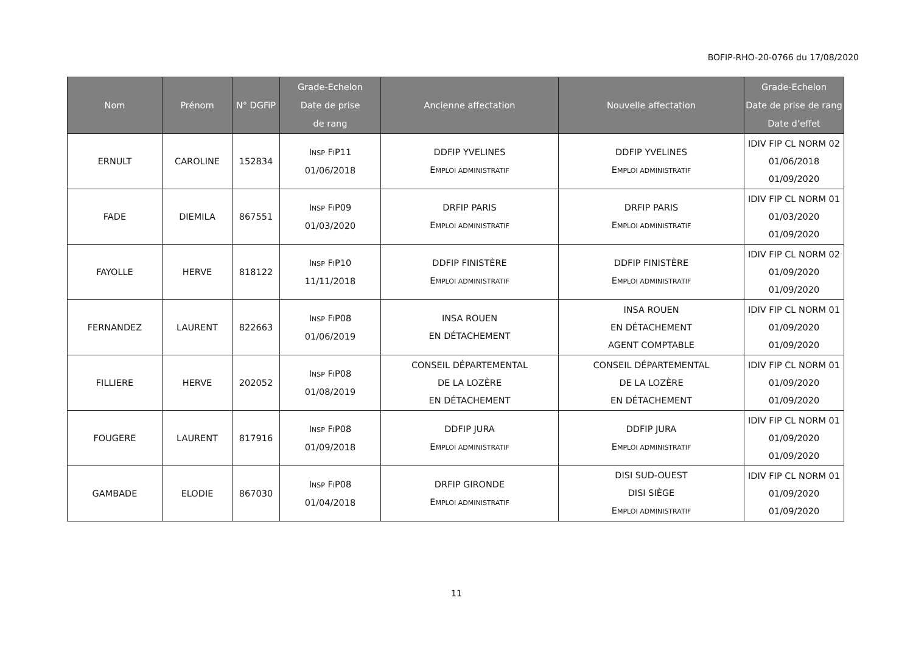BOFIP-RHO-20-0766 du 17/08/2020
| Nom | Prénom | N° DGFiP | Grade-Echelon Date de prise de rang | Ancienne affectation | Nouvelle affectation | Grade-Echelon Date de prise de rang Date d’effet |
| --- | --- | --- | --- | --- | --- | --- |
| ERNULT | CAROLINE | 152834 | I NSP F I P11 01/06/2018 | DDFIP YVELINES E MPLOI ADMINISTRATIF | DDFIP YVELINES E MPLOI ADMINISTRATIF | IDIV FIP CL NORM 02 01/06/2018 01/09/2020 |
| FADE | DIEMILA | 867551 | I NSP F I P09 01/03/2020 | DRFIP PARIS E MPLOI ADMINISTRATIF | DRFIP PARIS E MPLOI ADMINISTRATIF | IDIV FIP CL NORM 01 01/03/2020 01/09/2020 |
| FAYOLLE | HERVE | 818122 | I NSP F I P10 11/11/2018 | DDFIP FINISTÈRE E MPLOI ADMINISTRATIF | DDFIP FINISTÈRE E MPLOI ADMINISTRATIF | IDIV FIP CL NORM 02 01/09/2020 01/09/2020 |
| FERNANDEZ | LAURENT | 822663 | I NSP F I P08 01/06/2019 | INSA ROUEN EN DÉTACHEMENT | INSA ROUEN EN DÉTACHEMENT AGENT COMPTABLE | IDIV FIP CL NORM 01 01/09/2020 01/09/2020 |
| FILLIERE | HERVE | 202052 | I NSP F I P08 01/08/2019 | CONSEIL DÉPARTEMENTAL DE LA LOZÈRE EN DÉTACHEMENT | CONSEIL DÉPARTEMENTAL DE LA LOZÈRE EN DÉTACHEMENT | IDIV FIP CL NORM 01 01/09/2020 01/09/2020 |
| FOUGERE | LAURENT | 817916 | I NSP F I P08 01/09/2018 | DDFIP JURA E MPLOI ADMINISTRATIF | DDFIP JURA E MPLOI ADMINISTRATIF | IDIV FIP CL NORM 01 01/09/2020 01/09/2020 |
| GAMBADE | ELODIE | 867030 | I NSP F I P08 01/04/2018 | DRFIP GIRONDE E MPLOI ADMINISTRATIF | DISI SUD-OUEST DISI SIÈGE E MPLOI ADMINISTRATIF | IDIV FIP CL NORM 01 01/09/2020 01/09/2020 |
11